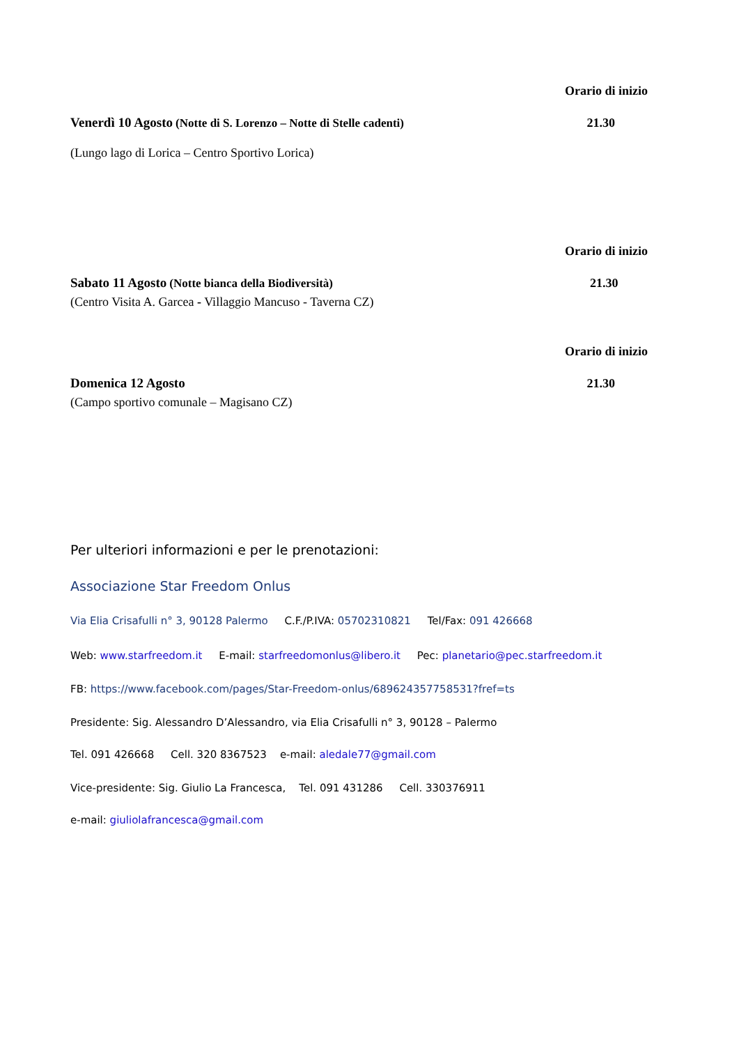Orario di inizio
Venerdì 10 Agosto (Notte di S. Lorenzo – Notte di Stelle cadenti) 21.30
(Lungo lago di Lorica – Centro Sportivo Lorica)
Orario di inizio
Sabato 11 Agosto (Notte bianca della Biodiversità) 21.30
(Centro Visita A. Garcea - Villaggio Mancuso - Taverna CZ)
Orario di inizio
Domenica 12 Agosto 21.30
(Campo sportivo comunale – Magisano CZ)
Per ulteriori informazioni e per le prenotazioni:
Associazione Star Freedom Onlus
Via Elia Crisafulli n° 3, 90128 Palermo C.F./P.IVA: 05702310821 Tel/Fax: 091 426668
Web: www.starfreedom.it E-mail: starfreedomonlus@libero.it Pec: planetario@pec.starfreedom.it
FB: https://www.facebook.com/pages/Star-Freedom-onlus/689624357758531?fref=ts
Presidente: Sig. Alessandro D’Alessandro, via Elia Crisafulli n° 3, 90128 – Palermo
Tel. 091 426668 Cell. 320 8367523 e-mail: aledale77@gmail.com
Vice-presidente: Sig. Giulio La Francesca, Tel. 091 431286 Cell. 330376911
e-mail: giuliolafrancesca@gmail.com